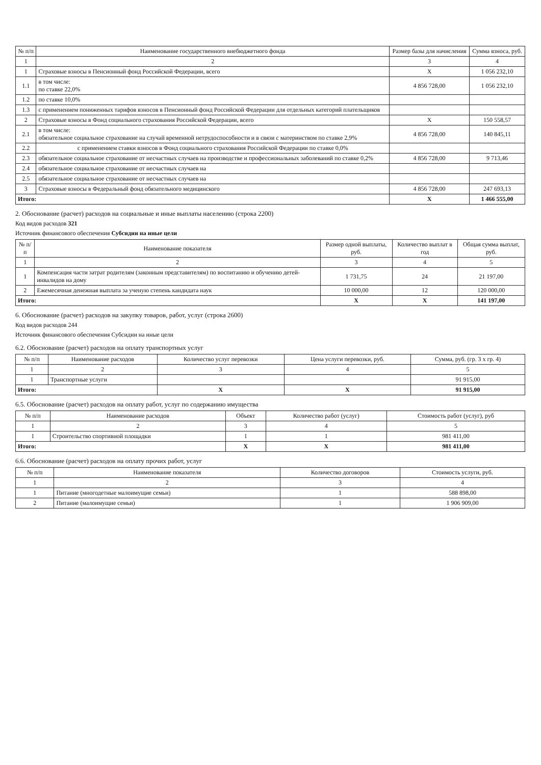| № п/п | Наименование государственного внебюджетного фонда | Размер базы для начисления | Сумма взноса, руб. |
| --- | --- | --- | --- |
| 1 | 2 | 3 | 4 |
| 1 | Страховые взносы в Пенсионный фонд Российской Федерации, всего | X | 1 056 232,10 |
| 1.1 | в том числе: по ставке 22,0% | 4 856 728,00 | 1 056 232,10 |
| 1.2 | по ставке 10,0% | | |
| 1.3 | с применением пониженных тарифов взносов в Пенсионный фонд Российской Федерации для отдельных категорий плательщиков | | |
| 2 | Страховые взносы в Фонд социального страхования Российской Федерации, всего | X | 150 558,57 |
| 2.1 | в том числе: обязательное социальное страхование на случай временной нетрудоспособности и в связи с материнством по ставке 2,9% | 4 856 728,00 | 140 845,11 |
| 2.2 | с применением ставки взносов в Фонд социального страхования Российской Федерации по ставке 0,0% | | |
| 2.3 | обязательное социальное страхование от несчастных случаев на производстве и профессиональных заболеваний по ставке 0,2% | 4 856 728,00 | 9 713,46 |
| 2.4 | обязательное социальное страхование от несчастных случаев на | | |
| 2.5 | обязательное социальное страхование от несчастных случаев на | | |
| 3 | Страховые взносы в Федеральный фонд обязательного медицинского | 4 856 728,00 | 247 693,13 |
| Итого: | | X | 1 466 555,00 |
2. Обоснование (расчет) расходов на социальные и иные выплаты населению (строка 2200)
Код видов расходов 321
Источник финансового обеспечения Субсидии на иные цели
| № п/п | Наименование показателя | Размер одной выплаты, руб. | Количество выплат в год | Общая сумма выплат, руб. |
| --- | --- | --- | --- | --- |
| 1 | 2 | 3 | 4 | 5 |
| 1 | Компенсация части затрат родителям (законным представителям) по воспитанию и обучению детей-инвалидов на дому | 1 731,75 | 24 | 21 197,00 |
| 2 | Ежемесячная денежная выплата за ученую степень кандидата наук | 10 000,00 | 12 | 120 000,00 |
| Итого: | | X | X | 141 197,00 |
6. Обоснование (расчет) расходов на закупку товаров, работ, услуг (строка 2600)
Код видов расходов 244
Источник финансового обеспечения Субсидии на иные цели
6.2. Обоснование (расчет) расходов на оплату транспортных услуг
| № п/п | Наименование расходов | Количество услуг перевозки | Цена услуги перевозки, руб. | Сумма, руб. (гр. 3 х гр. 4) |
| --- | --- | --- | --- | --- |
| 1 | 2 | 3 | 4 | 5 |
| 1 | Транспортные услуги | | | 91 915,00 |
| Итого: | | X | X | 91 915,00 |
6.5. Обоснование (расчет) расходов на оплату работ, услуг по содержанию имущества
| № п/п | Наименование расходов | Объект | Количество работ (услуг) | Стоимость работ (услуг), руб |
| --- | --- | --- | --- | --- |
| 1 | 2 | 3 | 4 | 5 |
| 1 | Строительство спортивной площадки | 1 | 1 | 981 411,00 |
| Итого: | | X | X | 981 411,00 |
6.6. Обоснование (расчет) расходов на оплату прочих работ, услуг
| № п/п | Наименование показателя | Количество договоров | Стоимость услуги, руб. |
| --- | --- | --- | --- |
| 1 | 2 | 3 | 4 |
| 1 | Питание (многодетные малоимущие семьи) | 1 | 588 898,00 |
| 2 | Питание (малоимущие семьи) | 1 | 1 906 909,00 |